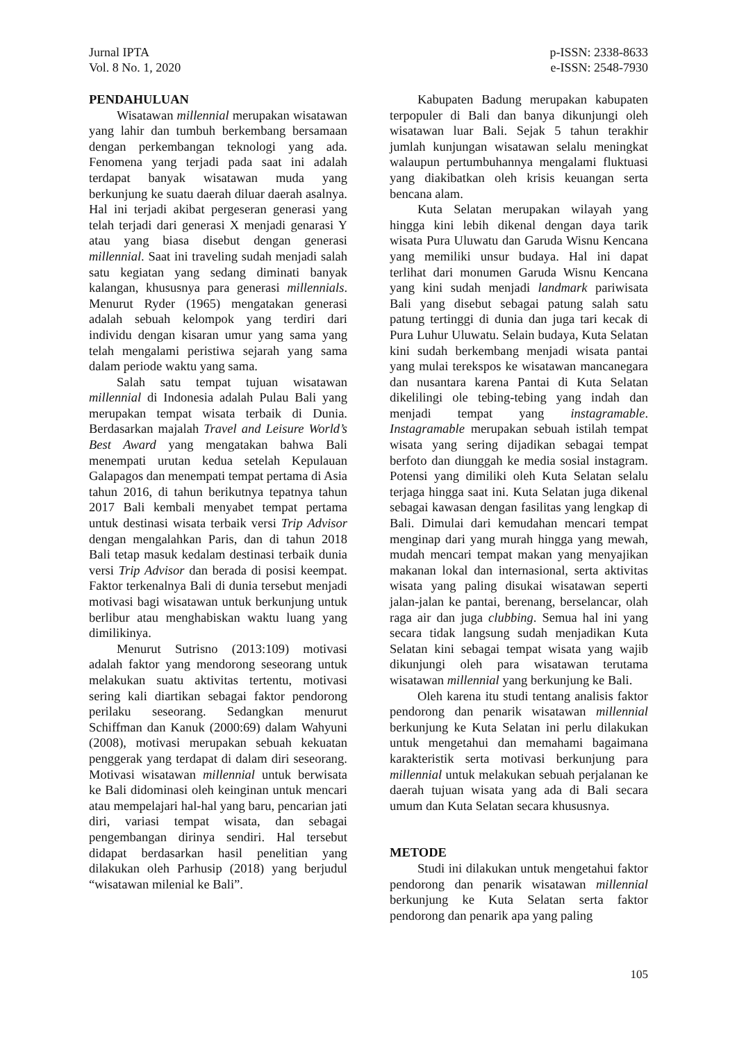Jurnal IPTA
Vol. 8 No. 1, 2020
p-ISSN: 2338-8633
e-ISSN: 2548-7930
PENDAHULUAN
Wisatawan millennial merupakan wisatawan yang lahir dan tumbuh berkembang bersamaan dengan perkembangan teknologi yang ada. Fenomena yang terjadi pada saat ini adalah terdapat banyak wisatawan muda yang berkunjung ke suatu daerah diluar daerah asalnya. Hal ini terjadi akibat pergeseran generasi yang telah terjadi dari generasi X menjadi genarasi Y atau yang biasa disebut dengan generasi millennial. Saat ini traveling sudah menjadi salah satu kegiatan yang sedang diminati banyak kalangan, khususnya para generasi millennials. Menurut Ryder (1965) mengatakan generasi adalah sebuah kelompok yang terdiri dari individu dengan kisaran umur yang sama yang telah mengalami peristiwa sejarah yang sama dalam periode waktu yang sama.
Salah satu tempat tujuan wisatawan millennial di Indonesia adalah Pulau Bali yang merupakan tempat wisata terbaik di Dunia. Berdasarkan majalah Travel and Leisure World’s Best Award yang mengatakan bahwa Bali menempati urutan kedua setelah Kepulauan Galapagos dan menempati tempat pertama di Asia tahun 2016, di tahun berikutnya tepatnya tahun 2017 Bali kembali menyabet tempat pertama untuk destinasi wisata terbaik versi Trip Advisor dengan mengalahkan Paris, dan di tahun 2018 Bali tetap masuk kedalam destinasi terbaik dunia versi Trip Advisor dan berada di posisi keempat. Faktor terkenalnya Bali di dunia tersebut menjadi motivasi bagi wisatawan untuk berkunjung untuk berlibur atau menghabiskan waktu luang yang dimilikinya.
Menurut Sutrisno (2013:109) motivasi adalah faktor yang mendorong seseorang untuk melakukan suatu aktivitas tertentu, motivasi sering kali diartikan sebagai faktor pendorong perilaku seseorang. Sedangkan menurut Schiffman dan Kanuk (2000:69) dalam Wahyuni (2008), motivasi merupakan sebuah kekuatan penggerak yang terdapat di dalam diri seseorang. Motivasi wisatawan millennial untuk berwisata ke Bali didominasi oleh keinginan untuk mencari atau mempelajari hal-hal yang baru, pencarian jati diri, variasi tempat wisata, dan sebagai pengembangan dirinya sendiri. Hal tersebut didapat berdasarkan hasil penelitian yang dilakukan oleh Parhusip (2018) yang berjudul “wisatawan milenial ke Bali”.
Kabupaten Badung merupakan kabupaten terpopuler di Bali dan banya dikunjungi oleh wisatawan luar Bali. Sejak 5 tahun terakhir jumlah kunjungan wisatawan selalu meningkat walaupun pertumbuhannya mengalami fluktuasi yang diakibatkan oleh krisis keuangan serta bencana alam.
Kuta Selatan merupakan wilayah yang hingga kini lebih dikenal dengan daya tarik wisata Pura Uluwatu dan Garuda Wisnu Kencana yang memiliki unsur budaya. Hal ini dapat terlihat dari monumen Garuda Wisnu Kencana yang kini sudah menjadi landmark pariwisata Bali yang disebut sebagai patung salah satu patung tertinggi di dunia dan juga tari kecak di Pura Luhur Uluwatu. Selain budaya, Kuta Selatan kini sudah berkembang menjadi wisata pantai yang mulai terekspos ke wisatawan mancanegara dan nusantara karena Pantai di Kuta Selatan dikelilingi ole tebing-tebing yang indah dan menjadi tempat yang instagramable. Instagramable merupakan sebuah istilah tempat wisata yang sering dijadikan sebagai tempat berfoto dan diunggah ke media sosial instagram. Potensi yang dimiliki oleh Kuta Selatan selalu terjaga hingga saat ini. Kuta Selatan juga dikenal sebagai kawasan dengan fasilitas yang lengkap di Bali. Dimulai dari kemudahan mencari tempat menginap dari yang murah hingga yang mewah, mudah mencari tempat makan yang menyajikan makanan lokal dan internasional, serta aktivitas wisata yang paling disukai wisatawan seperti jalan-jalan ke pantai, berenang, berselancar, olah raga air dan juga clubbing. Semua hal ini yang secara tidak langsung sudah menjadikan Kuta Selatan kini sebagai tempat wisata yang wajib dikunjungi oleh para wisatawan terutama wisatawan millennial yang berkunjung ke Bali.
Oleh karena itu studi tentang analisis faktor pendorong dan penarik wisatawan millennial berkunjung ke Kuta Selatan ini perlu dilakukan untuk mengetahui dan memahami bagaimana karakteristik serta motivasi berkunjung para millennial untuk melakukan sebuah perjalanan ke daerah tujuan wisata yang ada di Bali secara umum dan Kuta Selatan secara khususnya.
METODE
Studi ini dilakukan untuk mengetahui faktor pendorong dan penarik wisatawan millennial berkunjung ke Kuta Selatan serta faktor pendorong dan penarik apa yang paling
105